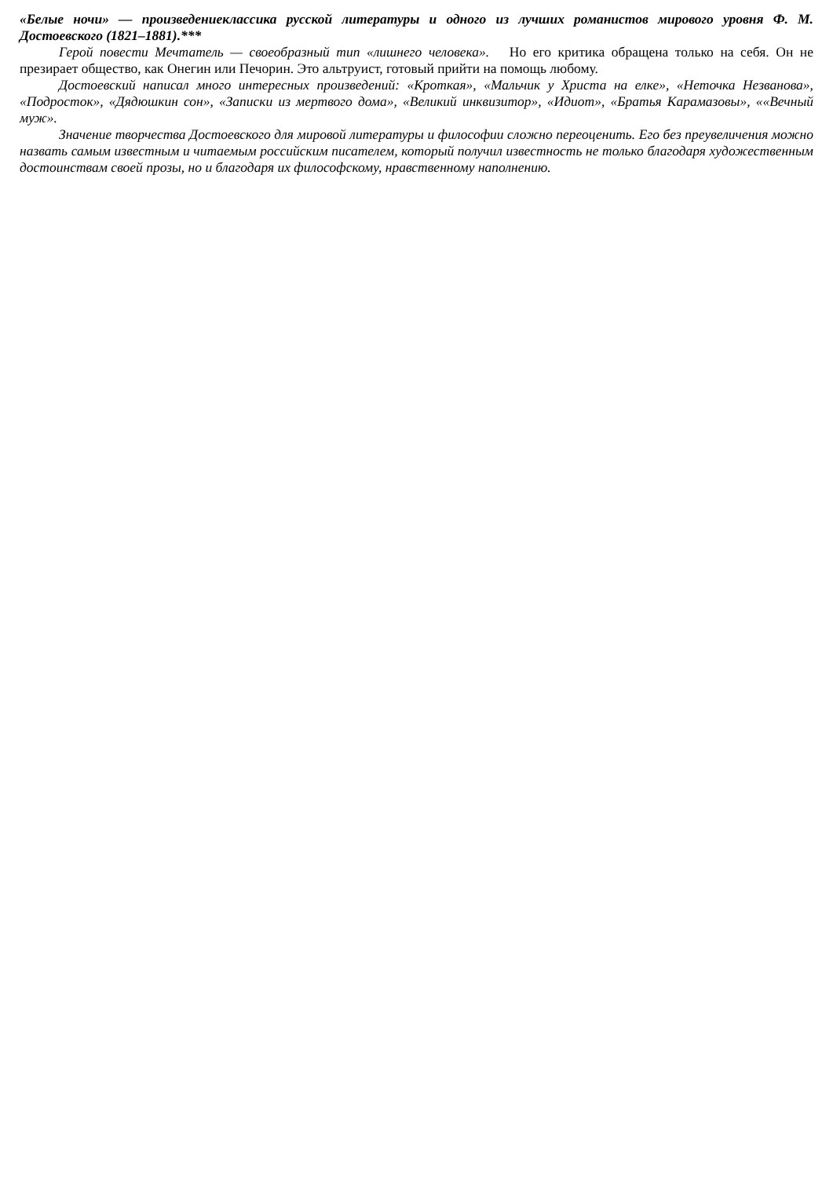«Белые ночи» — произведениеклассика русской литературы и одного из лучших романистов мирового уровня Ф. М. Достоевского (1821–1881).***
Герой повести Мечтатель — своеобразный тип «лишнего человека». Но его критика обращена только на себя. Он не презирает общество, как Онегин или Печорин. Это альтруист, готовый прийти на помощь любому.
Достоевский написал много интересных произведений: «Кроткая», «Мальчик у Христа на елке», «Неточка Незванова», «Подросток», «Дядюшкин сон», «Записки из мертвого дома», «Великий инквизитор», «Идиот», «Братья Карамазовы», ««Вечный муж».
Значение творчества Достоевского для мировой литературы и философии сложно переоценить. Его без преувеличения можно назвать самым известным и читаемым российским писателем, который получил известность не только благодаря художественным достоинствам своей прозы, но и благодаря их философскому, нравственному наполнению.